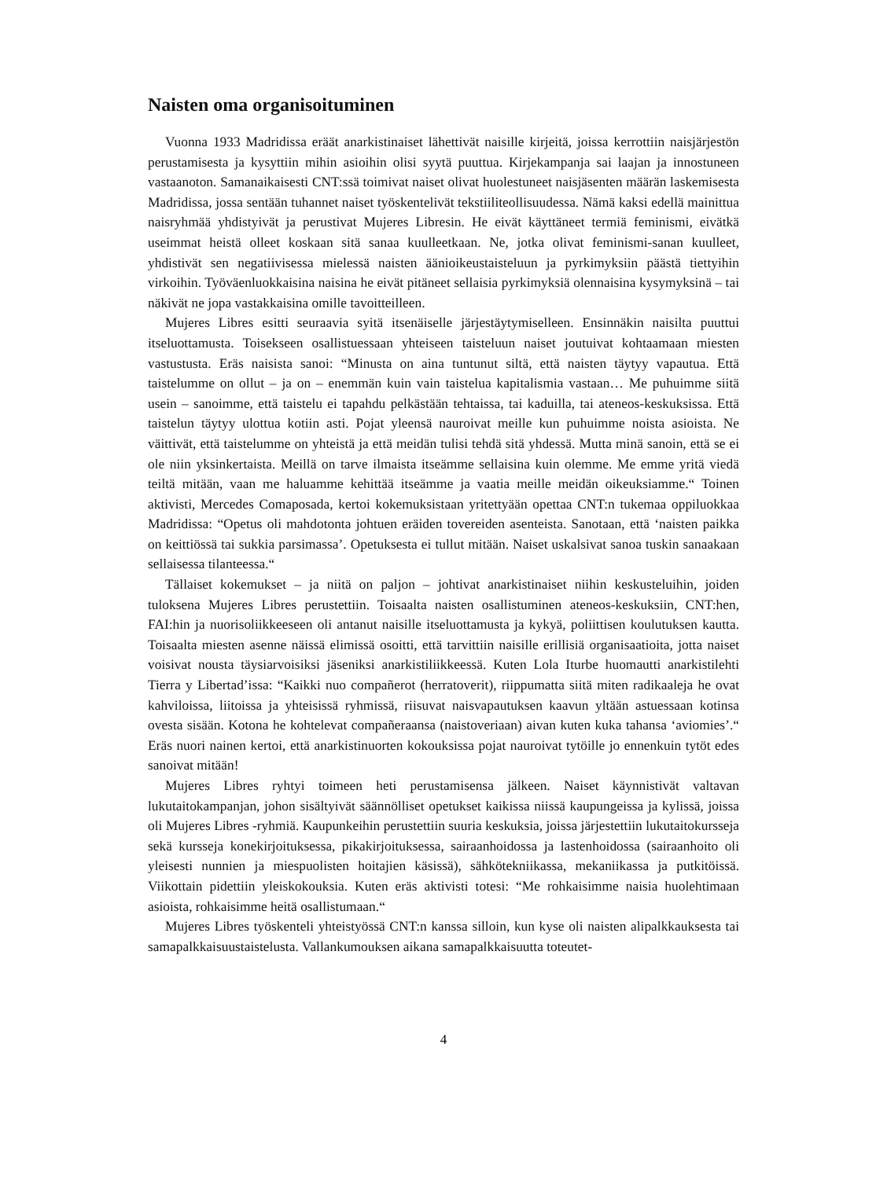Naisten oma organisoituminen
Vuonna 1933 Madridissa eräät anarkistinaiset lähettivät naisille kirjeitä, joissa kerrottiin naisjärjestön perustamisesta ja kysyttiin mihin asioihin olisi syytä puuttua. Kirjekampanja sai laajan ja innostuneen vastaanoton. Samanaikaisesti CNT:ssä toimivat naiset olivat huolestuneet naisjäsenten määrän laskemisesta Madridissa, jossa sentään tuhannet naiset työskentelivät tekstiiliteollisuudessa. Nämä kaksi edellä mainittua naisryhmää yhdistyivät ja perustivat Mujeres Libresin. He eivät käyttäneet termiä feminismi, eivätkä useimmat heistä olleet koskaan sitä sanaa kuulleetkaan. Ne, jotka olivat feminismi-sanan kuulleet, yhdistivät sen negatiivisessa mielessä naisten äänioikeustaisteluun ja pyrkimyksiin päästä tiettyihin virkoihin. Työväenluokkaisina naisina he eivät pitäneet sellaisia pyrkimyksiä olennaisina kysymyksinä – tai näkivät ne jopa vastakkaisina omille tavoitteilleen.
Mujeres Libres esitti seuraavia syitä itsenäiselle järjestäytymiselleen. Ensinnäkin naisilta puuttui itseluottamusta. Toisekseen osallistuessaan yhteiseen taisteluun naiset joutuivat kohtaamaan miesten vastustusta. Eräs naisista sanoi: “Minusta on aina tuntunut siltä, että naisten täytyy vapautua. Että taistelumme on ollut – ja on – enemmän kuin vain taistelua kapitalismia vastaan… Me puhuimme siitä usein – sanoimme, että taistelu ei tapahdu pelkästään tehtaissa, tai kaduilla, tai ateneos-keskuksissa. Että taistelun täytyy ulottua kotiin asti. Pojat yleensä nauroivat meille kun puhuimme noista asioista. Ne väittivät, että taistelumme on yhteistä ja että meidän tulisi tehdä sitä yhdessä. Mutta minä sanoin, että se ei ole niin yksinkertaista. Meillä on tarve ilmaista itseämme sellaisina kuin olemme. Me emme yritä viedä teiltä mitään, vaan me haluamme kehittää itseämme ja vaatia meille meidän oikeuksiamme.“ Toinen aktivisti, Mercedes Comaposada, kertoi kokemuksistaan yritettyään opettaa CNT:n tukemaa oppiluokkaa Madridissa: “Opetus oli mahdotonta johtuen eräiden tovereiden asenteista. Sanotaan, että ‘naisten paikka on keittiössä tai sukkia parsimassa’. Opetuksesta ei tullut mitään. Naiset uskalsivat sanoa tuskin sanaakaan sellaisessa tilanteessa.“
Tällaiset kokemukset – ja niitä on paljon – johtivat anarkistinaiset niihin keskusteluihin, joiden tuloksena Mujeres Libres perustettiin. Toisaalta naisten osallistuminen ateneos-keskuksiin, CNT:hen, FAI:hin ja nuorisoliikkeeseen oli antanut naisille itseluottamusta ja kykyä, poliittisen koulutuksen kautta. Toisaalta miesten asenne näissä elimissä osoitti, että tarvittiin naisille erillisiä organisaatioita, jotta naiset voisivat nousta täysiarvoisiksi jäseniksi anarkistiliikkeessä. Kuten Lola Iturbe huomautti anarkistilehti Tierra y Libertad’issa: “Kaikki nuo compañerot (herratoverit), riippumatta siitä miten radikaaleja he ovat kahviloissa, liitoissa ja yhteisissä ryhmissä, riisuvat naisvapautuksen kaavun yltään astuessaan kotinsa ovesta sisään. Kotona he kohtelevat compañeraansa (naistoveriaan) aivan kuten kuka tahansa ‘aviomies’.“ Eräs nuori nainen kertoi, että anarkistinuorten kokouksissa pojat nauroivat tytöille jo ennenkuin tytöt edes sanoivat mitään!
Mujeres Libres ryhtyi toimeen heti perustamisensa jälkeen. Naiset käynnistivät valtavan lukutaitokampanjan, johon sisältyivät säännölliset opetukset kaikissa niissä kaupungeissa ja kylissä, joissa oli Mujeres Libres -ryhmiä. Kaupunkeihin perustettiin suuria keskuksia, joissa järjestettiin lukutaitokursseja sekä kursseja konekirjoituksessa, pikakirjoituksessa, sairaanhoidossa ja lastenhoidossa (sairaanhoito oli yleisesti nunnien ja miespuolisten hoitajien käsissä), sähkötekniikassa, mekaniikassa ja putkitöissä. Viikottain pidettiin yleiskokouksia. Kuten eräs aktivisti totesi: “Me rohkaisimme naisia huolehtimaan asioista, rohkaisimme heitä osallistumaan.“
Mujeres Libres työskenteli yhteistyössä CNT:n kanssa silloin, kun kyse oli naisten alipalkkauksesta tai samapalkkaisuustaistelusta. Vallankumouksen aikana samapalkkaisuutta toteutet-
4